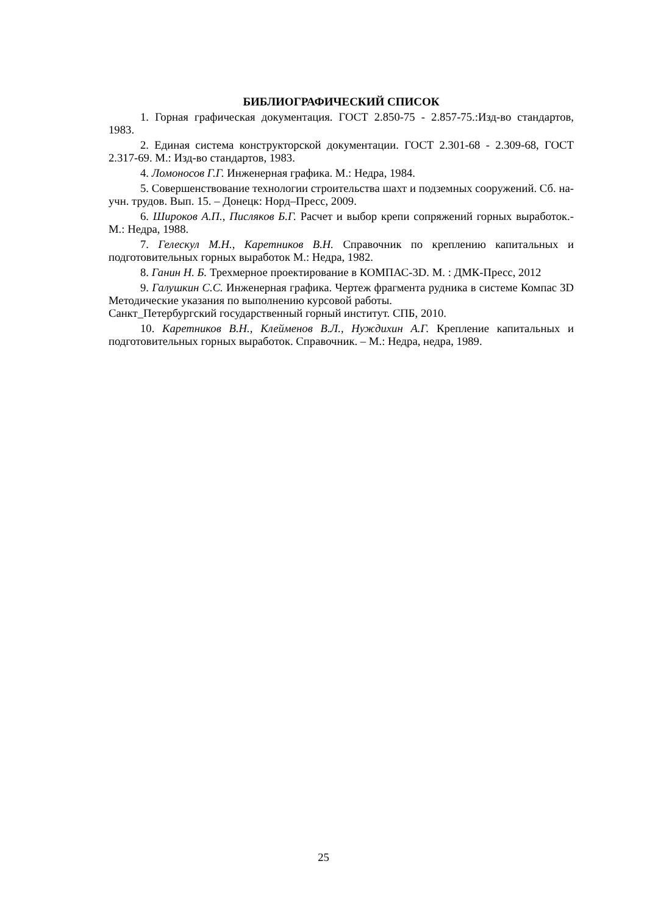БИБЛИОГРАФИЧЕСКИЙ СПИСОК
1. Горная графическая документация. ГОСТ 2.850-75 - 2.857-75.:Изд-во стандартов, 1983.
2. Единая система конструкторской документации. ГОСТ 2.301-68 - 2.309-68, ГОСТ 2.317-69. М.: Изд-во стандартов, 1983.
4. Ломоносов Г.Г. Инженерная графика. М.: Недра, 1984.
5. Совершенствование технологии строительства шахт и подземных сооружений. Сб. на- учн. трудов. Вып. 15. – Донецк: Норд–Пресс, 2009.
6. Широков А.П., Писляков Б.Г. Расчет и выбор крепи сопряжений горных выработок.- М.: Недра, 1988.
7. Гелескул М.Н., Каретников В.Н. Справочник по креплению капитальных и подготовительных горных выработок М.: Недра, 1982.
8. Ганин Н. Б. Трехмерное проектирование в КОМПАС-3D. М. : ДМК-Пресс, 2012
9. Галушкин С.С. Инженерная графика. Чертеж фрагмента рудника в системе Компас 3D Методические указания по выполнению курсовой работы.
Санкт_Петербургский государственный горный институт. СПБ, 2010.
10. Каретников В.Н., Клейменов В.Л., Нуждихин А.Г. Крепление капитальных и подготовительных горных выработок. Справочник. – М.: Недра, недра, 1989.
25